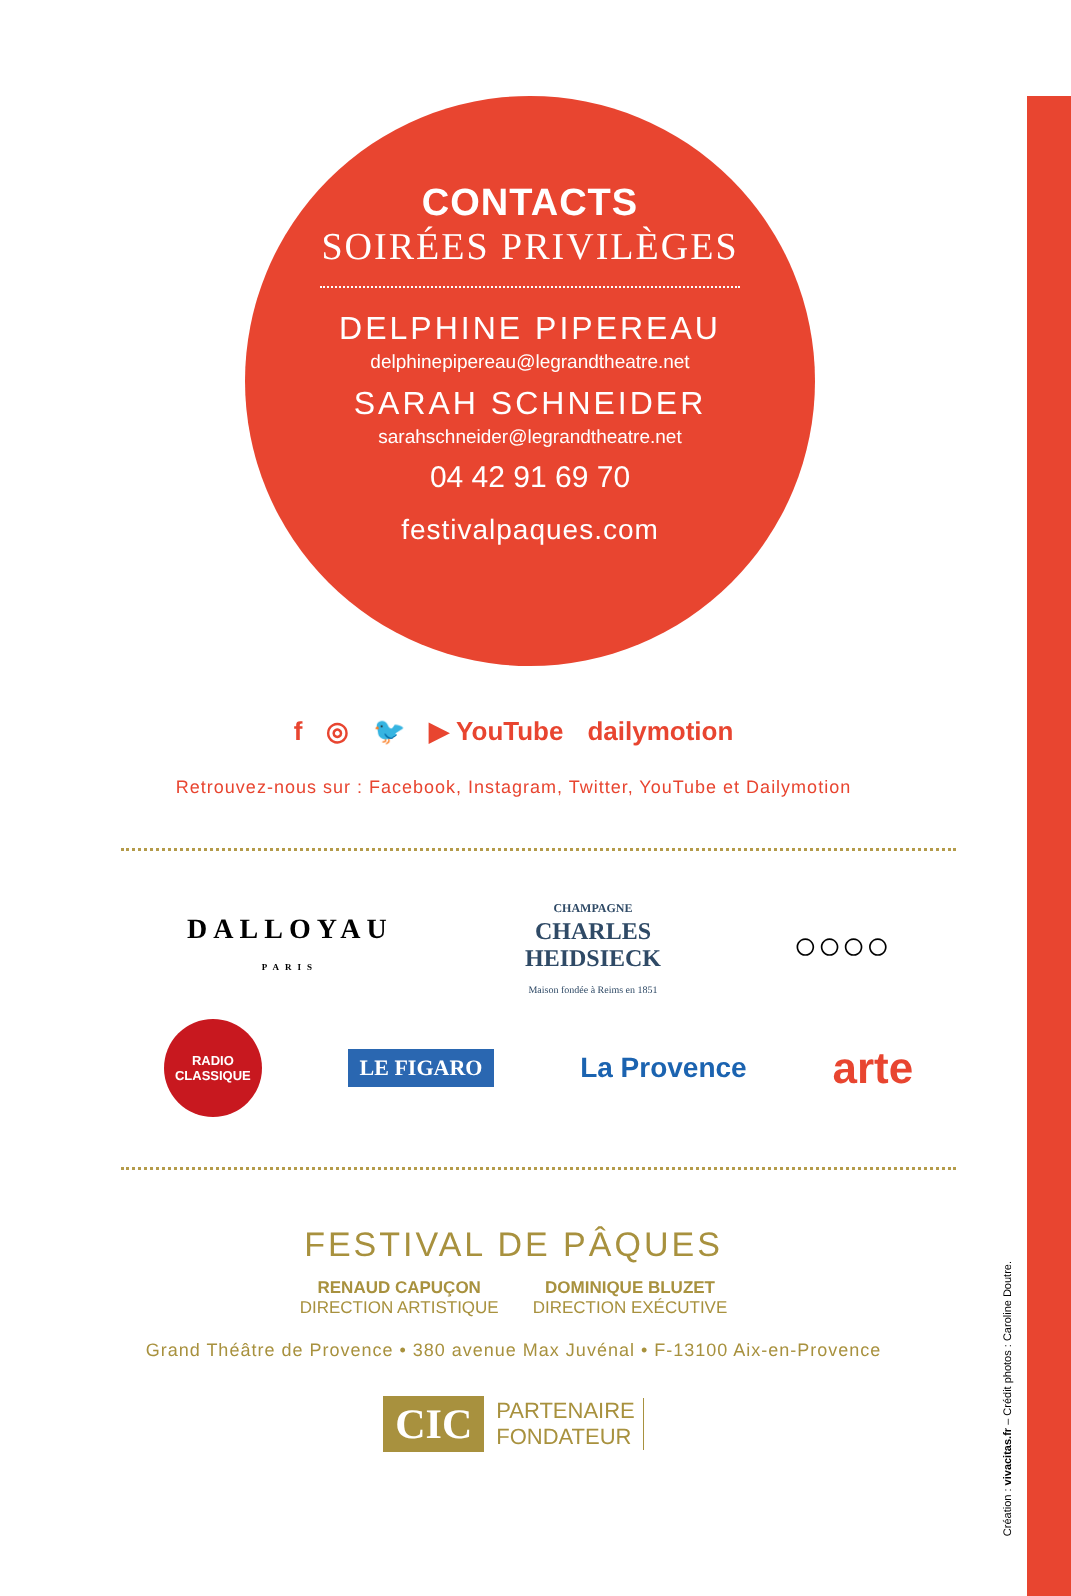CONTACTS
SOIRÉES PRIVILÈGES
DELPHINE PIPEREAU
delphinepipereau@legrandtheatre.net
SARAH SCHNEIDER
sarahschneider@legrandtheatre.net
04 42 91 69 70
festivalpaques.com
f ◎ 🐦 ▶ YouTube dailymotion
Retrouvez-nous sur : Facebook, Instagram, Twitter, YouTube et Dailymotion
DALLOYAU
PARIS CHAMPAGNE
CHARLES
HEIDSIECK
Maison fondée à Reims en 1851 ○○○○
RADIO
CLASSIQUE LE FIGARO La Provence arte
FESTIVAL DE PÂQUES
RENAUD CAPUÇON
DIRECTION ARTISTIQUE
DOMINIQUE BLUZET
DIRECTION EXÉCUTIVE
Grand Théâtre de Provence • 380 avenue Max Juvénal • F-13100 Aix-en-Provence
CIC PARTENAIRE
FONDATEUR
Création : vivacitas.fr – Crédit photos : Caroline Doutre.